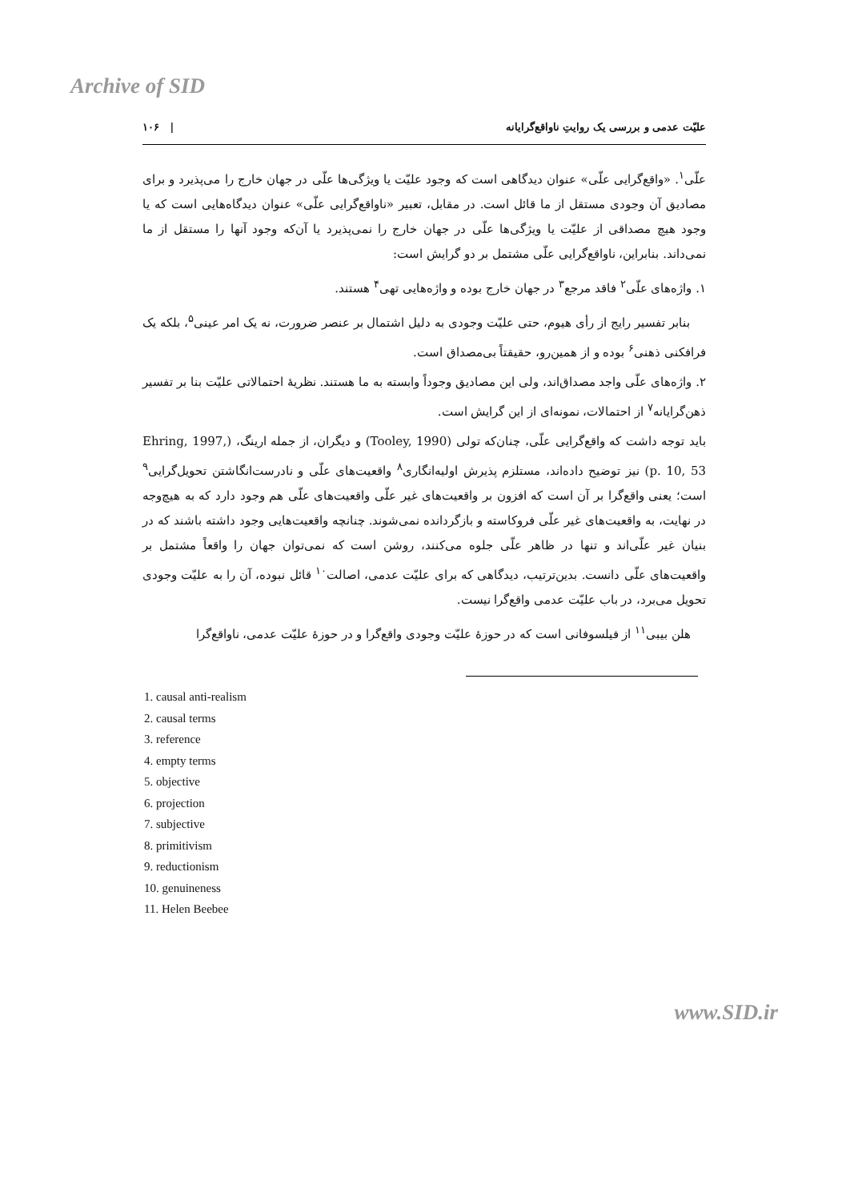Archive of SID
علیّت عدمی و بررسی یک روایتِ ناواقع‌گرایانه | ۱۰۶
علّی<sup>۱</sup>. «واقع‌گرایی علّی» عنوان دیدگاهی است که وجود علیّت یا ویژگی‌ها علّی در جهان خارج را می‌پذیرد و برای مصادیق آن وجودی مستقل از ما قائل است. در مقابل، تعبیر «ناواقع‌گرایی علّی» عنوان دیدگاه‌هایی است که یا وجود هیچ مصداقی از علیّت یا ویژگی‌ها علّی در جهان خارج را نمی‌پذیرد یا آن‌که وجود آنها را مستقل از ما نمی‌داند. بنابراین، ناواقع‌گرایی علّی مشتمل بر دو گرایش است:
۱. واژه‌های علّی<sup>۲</sup> فاقد مرجع<sup>۳</sup> در جهان خارج بوده و واژه‌هایی تهی<sup>۴</sup> هستند.
بنابر تفسیر رایج از رأی هیوم، حتی علیّت وجودی به دلیل اشتمال بر عنصر ضرورت، نه یک امر عینی<sup>۵</sup>، بلکه یک فرافکنی ذهنی<sup>۶</sup> بوده و از همین‌رو، حقیقتاً بی‌مصداق است.
۲. واژه‌های علّی واجد مصداق‌اند، ولی این مصادیق وجوداً وابسته به ما هستند. نظریهٔ احتمالاتی علیّت بنا بر تفسیر ذهن‌گرایانه<sup>۷</sup> از احتمالات، نمونه‌ای از این گرایش است.
باید توجه داشت که واقع‌گرایی علّی، چنان‌که تولی (Tooley, 1990) و دیگران، از جمله ارینگ، (Ehring, 1997, p. 10, 53) نیز توضیح داده‌اند، مستلزم پذیرش اولیه‌انگاری<sup>۸</sup> واقعیت‌های علّی و نادرست‌انگاشتن تحویل‌گرایی<sup>۹</sup> است؛ یعنی واقع‌گرا بر آن است که افزون بر واقعیت‌های غیر علّی واقعیت‌های علّی هم وجود دارد که به هیچ‌وجه در نهایت، به واقعیت‌های غیر علّی فروکاسته و بازگردانده نمی‌شوند. چنانچه واقعیت‌هایی وجود داشته باشند که در بنیان غیر علّی‌اند و تنها در ظاهر علّی جلوه می‌کنند، روشن است که نمی‌توان جهان را واقعاً مشتمل بر واقعیت‌های علّی دانست. بدین‌ترتیب، دیدگاهی که برای علیّت عدمی، اصالت<sup>۱۰</sup> قائل نبوده، آن را به علیّت وجودی تحویل می‌برد، در باب علیّت عدمی واقع‌گرا نیست.
هلن بیبی<sup>۱۱</sup> از فیلسوفانی است که در حوزهٔ علیّت وجودی واقع‌گرا و در حوزهٔ علیّت عدمی، ناواقع‌گرا
1. causal anti-realism
2. causal terms
3. reference
4. empty terms
5. objective
6. projection
7. subjective
8. primitivism
9. reductionism
10. genuineness
11. Helen Beebee
www.SID.ir